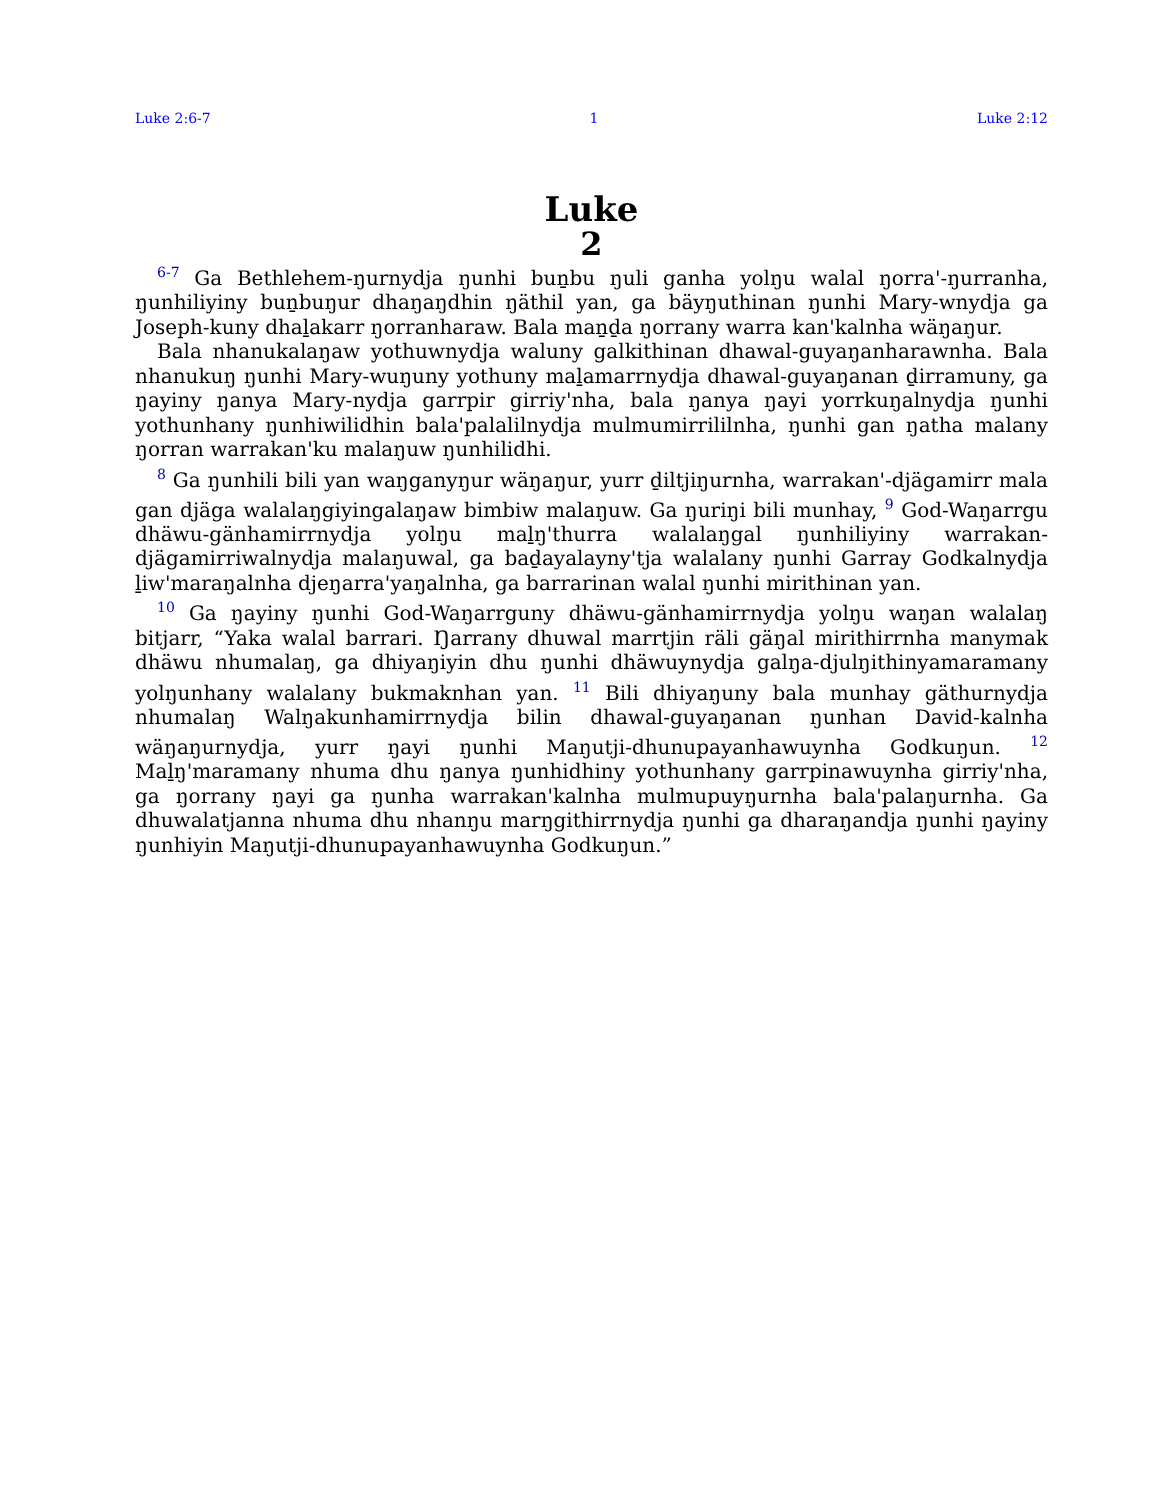Luke 2:6-7 1 Luke 2:12
Luke
2
<sup>6-7</sup> Ga Bethlehem-ŋurnydja ŋunhi buṉbu ŋuli ganha yolŋu walal ŋorra'-ŋurranha, ŋunhiliyiny buṉbuŋur dhaŋaŋdhin ŋäthil yan, ga bäyŋuthinan ŋunhi Mary-wnydja ga Joseph-kuny dhaḻakarr ŋorranharaw. Bala maṉḏa ŋorrany warra kan'kalnha wäŋaŋur.
Bala nhanukalaŋaw yothuwnydja waluny galkithinan dhawal-guyaŋanharawnha. Bala nhanukuŋ ŋunhi Mary-wuŋuny yothuny maḻamarrnydja dhawal-guyaŋanan ḏirramuny, ga ŋayiny ŋanya Mary-nydja garrpir girriy'nha, bala ŋanya ŋayi yorrkuŋalnydja ŋunhi yothunhany ŋunhiwilidhin bala'palalilnydja mulmumirrililnha, ŋunhi gan ŋatha malany ŋorran warrakan'ku malaŋuw ŋunhilidhi.
<sup>8</sup> Ga ŋunhili bili yan waŋganyŋur wäŋaŋur, yurr ḏiltjiŋurnha, warrakan'-djägamirr mala gan djäga walalaŋgiyingalaŋaw bimbiw malaŋuw. Ga ŋuriŋi bili munhay, <sup>9</sup> God-Waŋarrgu dhäwu-gänhamirrnydja yolŋu maḻŋ'thurra walalaŋgal ŋunhiliyiny warrakan-djägamirriwalnydja malaŋuwal, ga baḏayalayny'tja walalany ŋunhi Garray Godkalnydja ḻiw'maraŋalnha djeŋarra'yaŋalnha, ga barrarinan walal ŋunhi mirithinan yan.
<sup>10</sup> Ga ŋayiny ŋunhi God-Waŋarrguny dhäwu-gänhamirrnydja yolŋu waŋan walalaŋ bitjarr, “Yaka walal barrari. Ŋarrany dhuwal marrtjin räli gäŋal mirithirrnha manymak dhäwu nhumalaŋ, ga dhiyaŋiyin dhu ŋunhi dhäwuynydja galŋa-djulŋithinyamaramany yolŋunhany walalany bukmaknhan yan. <sup>11</sup> Bili dhiyaŋuny bala munhay gäthurnydja nhumalaŋ Walŋakunhamirrnydja bilin dhawal-guyaŋanan ŋunhan David-kalnha wäŋaŋurnydja, yurr ŋayi ŋunhi Maŋutji-dhunupayanhawuynha Godkuŋun. <sup>12</sup> Maḻŋ'maramany nhuma dhu ŋanya ŋunhidhiny yothunhany garrpinawuynha girriy'nha, ga ŋorrany ŋayi ga ŋunha warrakan'kalnha mulmupuyŋurnha bala'palaŋurnha. Ga dhuwalatjanna nhuma dhu nhanŋu marŋgithirrnydja ŋunhi ga dharaŋandja ŋunhi ŋayiny ŋunhiyin Maŋutji-dhunupayanhawuynha Godkuŋun.”